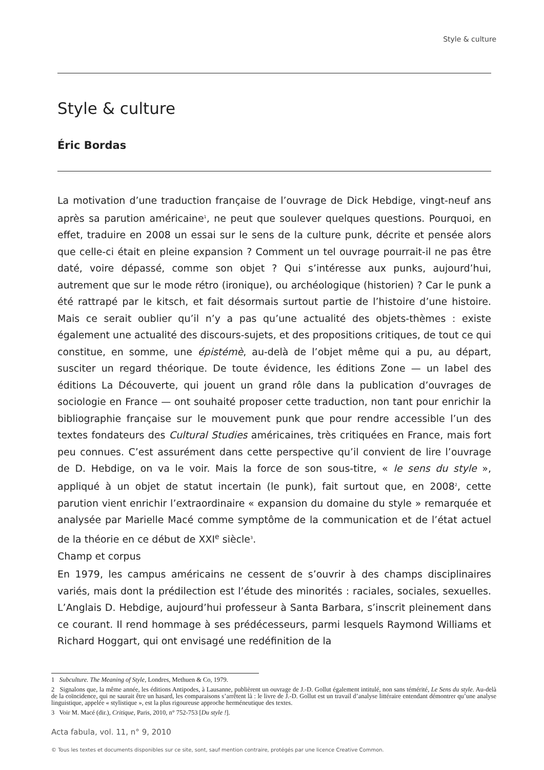Style & culture
Style & culture
Éric Bordas
La motivation d’une traduction française de l’ouvrage de Dick Hebdige, vingt-neuf ans après sa parution américaine<sup>1</sup>, ne peut que soulever quelques questions. Pourquoi, en effet, traduire en 2008 un essai sur le sens de la culture punk, décrite et pensée alors que celle-ci était en pleine expansion ? Comment un tel ouvrage pourrait-il ne pas être daté, voire dépassé, comme son objet ? Qui s’intéresse aux punks, aujourd’hui, autrement que sur le mode rétro (ironique), ou archéologique (historien) ? Car le punk a été rattrapé par le kitsch, et fait désormais surtout partie de l’histoire d’une histoire. Mais ce serait oublier qu’il n’y a pas qu’une actualité des objets-thèmes : existe également une actualité des discours-sujets, et des propositions critiques, de tout ce qui constitue, en somme, une épistémè, au-delà de l’objet même qui a pu, au départ, susciter un regard théorique. De toute évidence, les éditions Zone — un label des éditions La Découverte, qui jouent un grand rôle dans la publication d’ouvrages de sociologie en France — ont souhaité proposer cette traduction, non tant pour enrichir la bibliographie française sur le mouvement punk que pour rendre accessible l’un des textes fondateurs des Cultural Studies américaines, très critiquées en France, mais fort peu connues. C’est assurément dans cette perspective qu’il convient de lire l’ouvrage de D. Hebdige, on va le voir. Mais la force de son sous-titre, « le sens du style », appliqué à un objet de statut incertain (le punk), fait surtout que, en 2008<sup>2</sup>, cette parution vient enrichir l’extraordinaire « expansion du domaine du style » remarquée et analysée par Marielle Macé comme symptôme de la communication et de l’état actuel de la théorie en ce début de XXI<sup>e</sup> siècle<sup>3</sup>.
Champ et corpus
En 1979, les campus américains ne cessent de s’ouvrir à des champs disciplinaires variés, mais dont la prédilection est l’étude des minorités : raciales, sociales, sexuelles. L’Anglais D. Hebdige, aujourd’hui professeur à Santa Barbara, s’inscrit pleinement dans ce courant. Il rend hommage à ses prédécesseurs, parmi lesquels Raymond Williams et Richard Hoggart, qui ont envisagé une redéfinition de la
1 Subculture. The Meaning of Style, Londres, Methuen & Co, 1979.
2 Signalons que, la même année, les éditions Antipodes, à Lausanne, publièrent un ouvrage de J.-D. Gollut également intitulé, non sans témérité, Le Sens du style. Au-delà de la coïncidence, qui ne saurait être un hasard, les comparaisons s’arrêtent là : le livre de J.-D. Gollut est un travail d’analyse littéraire entendant démontrer qu’une analyse linguistique, appelée « stylistique », est la plus rigoureuse approche herméneutique des textes.
3 Voir M. Macé (dir.), Critique, Paris, 2010, n° 752-753 [Du style !].
Acta fabula, vol. 11, n° 9, 2010
© Tous les textes et documents disponibles sur ce site, sont, sauf mention contraire, protégés par une licence Creative Common.